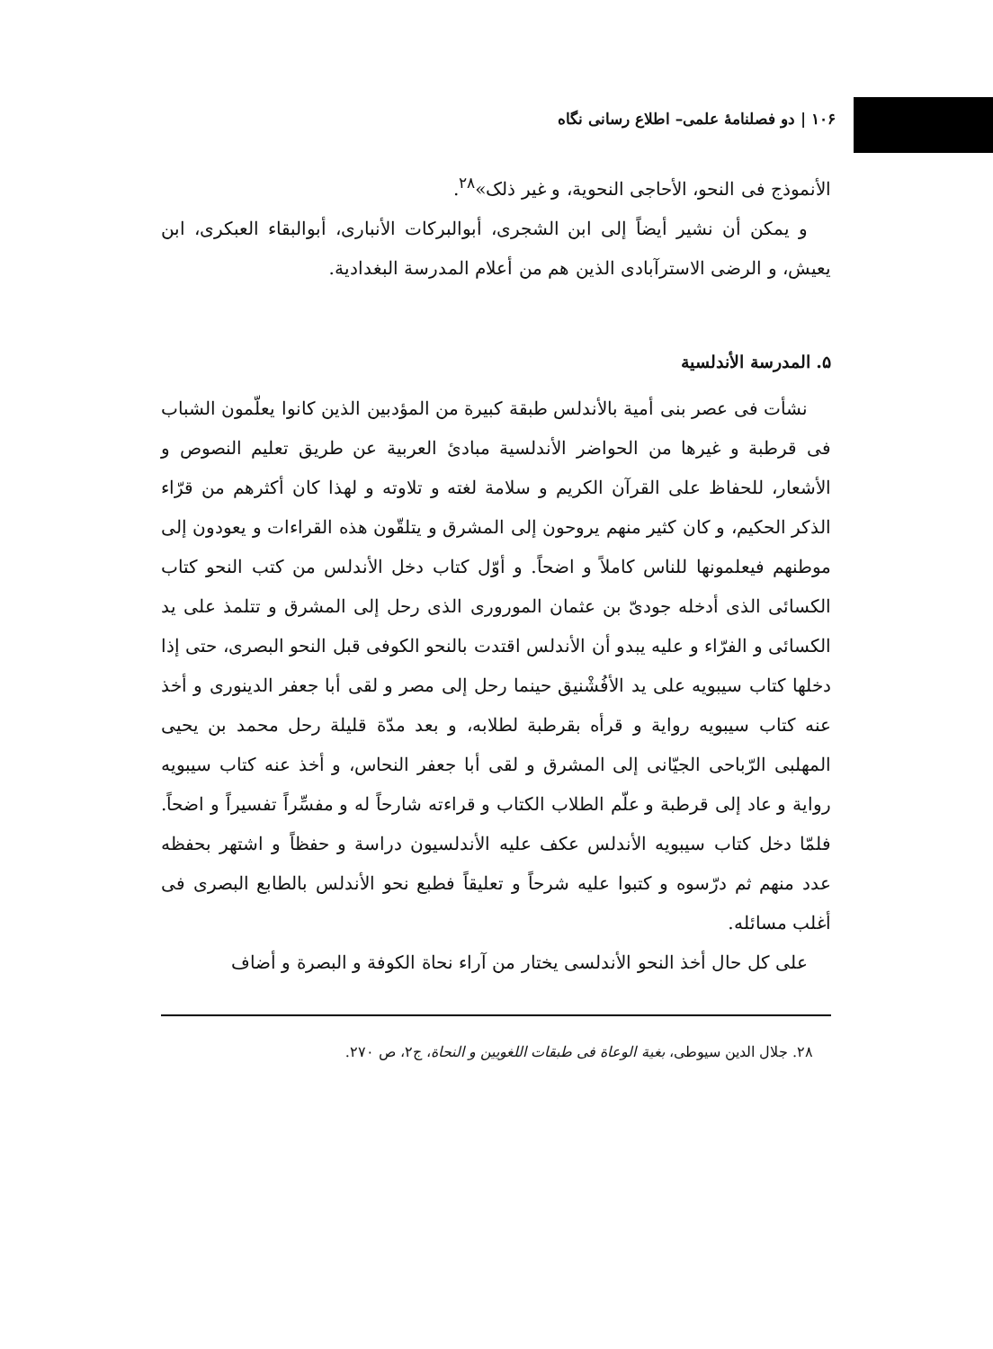۱۰۶ | دو فصلنامهٔ علمی– اطلاع رسانی نگاه
الأنموذج فی النحو، الأحاجی النحوية، و غير ذلک»<sup>۲۸</sup>.
و يمكن أن نشير أيضاً إلی ابن الشجری، أبوالبركات الأنباری، أبوالبقاء العبكری، ابن يعيش، و الرضی الاسترآبادی الذين هم من أعلام المدرسة البغدادية.
۵. المدرسة الأندلسية
نشأت فی عصر بنی أمية بالأندلس طبقة كبيرة من المؤدبين الذين كانوا يعلّمون الشباب فی قرطبة و غيرها من الحواضر الأندلسية مبادئ العربية عن طريق تعليم النصوص و الأشعار، للحفاظ علی القرآن الكريم و سلامة لغته و تلاوته و لهذا كان أكثرهم من قرّاء الذكر الحكيم، و كان كثير منهم يروحون إلی المشرق و يتلقّون هذه القراءات و يعودون إلی موطنهم فيعلمونها للناس كاملاً و اضحاً. و أوّل كتاب دخل الأندلس من كتب النحو كتاب الكسائی الذی أدخله جودیّ بن عثمان المورورى الذی رحل إلی المشرق و تتلمذ علی يد الكسائی و الفرّاء و عليه يبدو أن الأندلس اقتدت بالنحو الكوفی قبل النحو البصری، حتی إذا دخلها كتاب سيبويه علی يد الأفُشْنيق حينما رحل إلی مصر و لقی أبا جعفر الدينوری و أخذ عنه كتاب سيبويه رواية و قرأه بقرطبة لطلابه، و بعد مدّة قليلة رحل محمد بن يحيی المهلبی الرّباحی الجيّانی إلی المشرق و لقی أبا جعفر النحاس، و أخذ عنه كتاب سيبويه رواية و عاد إلی قرطبة و علّم الطلاب الكتاب و قراءته شارحاً له و مفسِّراً تفسيراً و اضحاً. فلمّا دخل كتاب سيبويه الأندلس عكف عليه الأندلسيون دراسة و حفظاً و اشتهر بحفظه عدد منهم ثم درّسوه و كتبوا عليه شرحاً و تعليقاً فطبع نحو الأندلس بالطابع البصری فی أغلب مسائله.
علی كل حال أخذ النحو الأندلسی يختار من آراء نحاة الكوفة و البصرة و أضاف
۲۸. جلال الدين سيوطی، بغية الوعاة فی طبقات اللغويين و النحاة، ج۲، ص ۲۷۰.